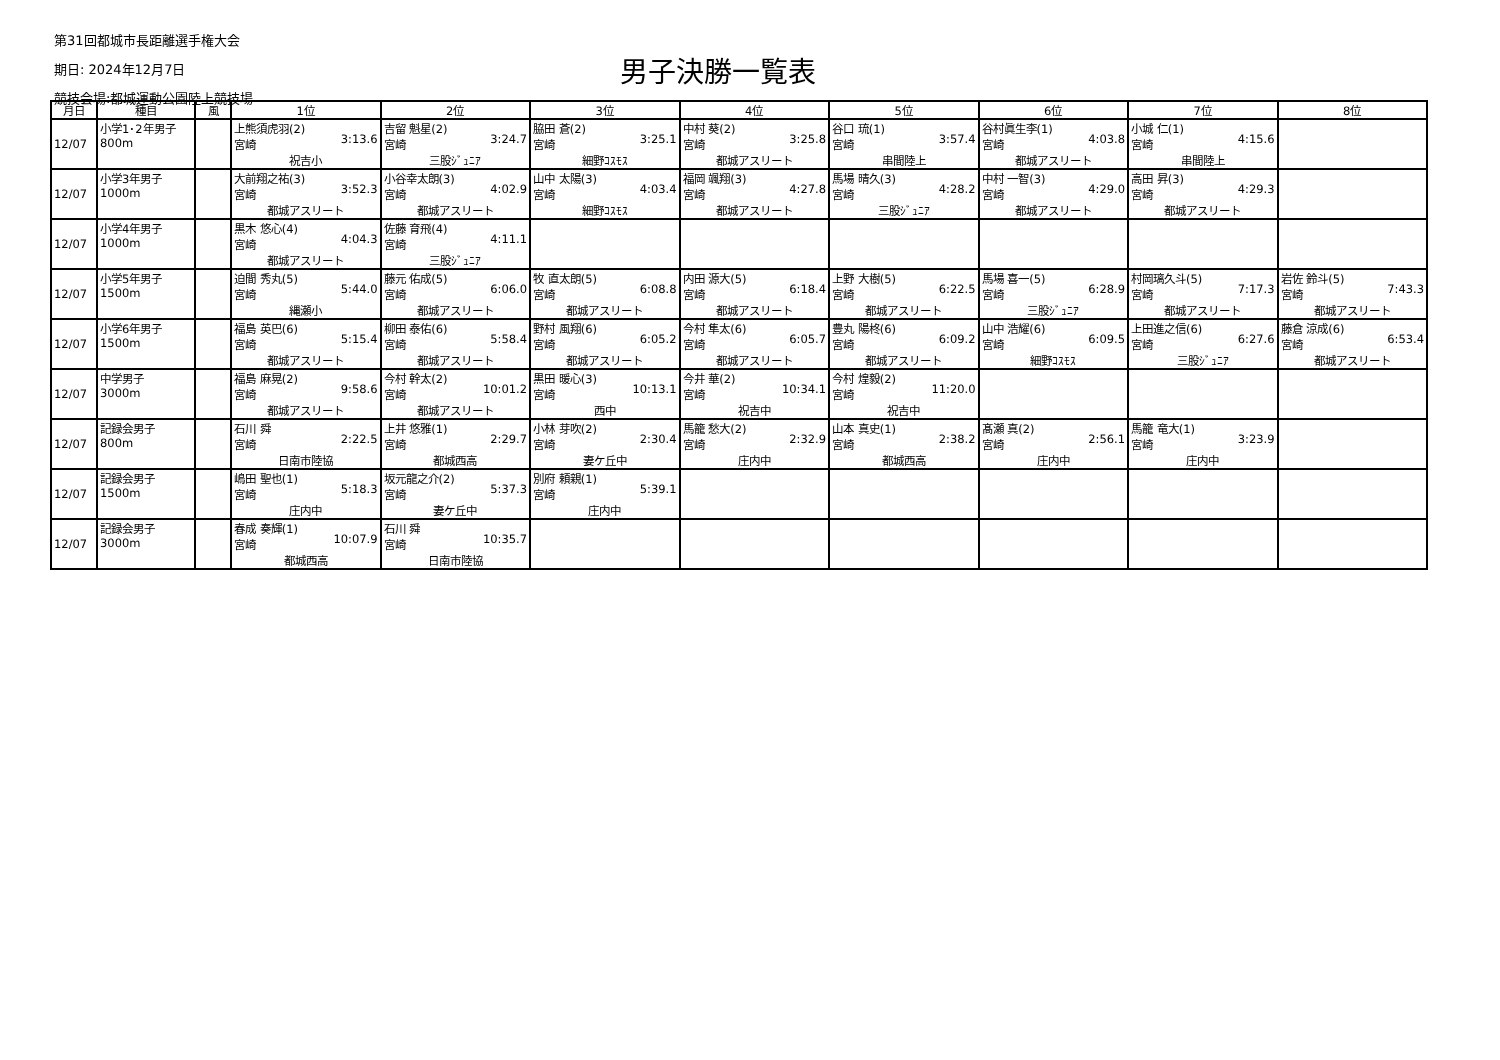第31回都城市長距離選手権大会
期日: 2024年12月7日
競技会場:都城運動公園陸上競技場
男子決勝一覧表
| 月日 | 種目 | 風 | 1位 | 2位 | 3位 | 4位 | 5位 | 6位 | 7位 | 8位 |
| --- | --- | --- | --- | --- | --- | --- | --- | --- | --- | --- |
| 12/07 | 小学1･2年男子 800m | | 上熊須虎羽(2) 宮崎 3:13.6 祝吉小 | 吉留 魁星(2) 宮崎 3:24.7 三股ｼﾞｭﾆｱ | 脇田 蒼(2) 宮崎 3:25.1 細野ｺｽﾓｽ | 中村 葵(2) 宮崎 3:25.8 都城アスリート | 谷口 琉(1) 宮崎 3:57.4 串間陸上 | 谷村眞生李(1) 宮崎 4:03.8 都城アスリート | 小城 仁(1) 宮崎 4:15.6 串間陸上 | |
| 12/07 | 小学3年男子 1000m | | 大前翔之祐(3) 宮崎 3:52.3 都城アスリート | 小谷幸太朗(3) 宮崎 4:02.9 都城アスリート | 山中 太陽(3) 宮崎 4:03.4 細野ｺｽﾓｽ | 福岡 颯翔(3) 宮崎 4:27.8 都城アスリート | 馬場 晴久(3) 宮崎 4:28.2 三股ｼﾞｭﾆｱ | 中村 一智(3) 宮崎 4:29.0 都城アスリート | 高田 昇(3) 宮崎 4:29.3 都城アスリート | |
| 12/07 | 小学4年男子 1000m | | 黒木 悠心(4) 宮崎 4:04.3 都城アスリート | 佐藤 育飛(4) 宮崎 4:11.1 三股ｼﾞｭﾆｱ | | | | | | |
| 12/07 | 小学5年男子 1500m | | 迫間 秀丸(5) 宮崎 5:44.0 縄瀬小 | 藤元 佑成(5) 宮崎 6:06.0 都城アスリート | 牧 直太朗(5) 宮崎 6:08.8 都城アスリート | 内田 源大(5) 宮崎 6:18.4 都城アスリート | 上野 大樹(5) 宮崎 6:22.5 都城アスリート | 馬場 喜一(5) 宮崎 6:28.9 三股ｼﾞｭﾆｱ | 村岡璃久斗(5) 宮崎 7:17.3 都城アスリート | 岩佐 鈴斗(5) 宮崎 7:43.3 都城アスリート |
| 12/07 | 小学6年男子 1500m | | 福島 英巴(6) 宮崎 5:15.4 都城アスリート | 柳田 泰佑(6) 宮崎 5:58.4 都城アスリート | 野村 風翔(6) 宮崎 6:05.2 都城アスリート | 今村 隼太(6) 宮崎 6:05.7 都城アスリート | 豊丸 陽柊(6) 宮崎 6:09.2 都城アスリート | 山中 浩耀(6) 宮崎 6:09.5 細野ｺｽﾓｽ | 上田進之信(6) 宮崎 6:27.6 三股ｼﾞｭﾆｱ | 藤倉 涼成(6) 宮崎 6:53.4 都城アスリート |
| 12/07 | 中学男子 3000m | | 福島 麻晃(2) 宮崎 9:58.6 都城アスリート | 今村 幹太(2) 宮崎 10:01.2 都城アスリート | 黒田 暖心(3) 宮崎 10:13.1 西中 | 今井 華(2) 宮崎 10:34.1 祝吉中 | 今村 煌毅(2) 宮崎 11:20.0 祝吉中 | | | |
| 12/07 | 記録会男子 800m | | 石川 舜 宮崎 2:22.5 日南市陸協 | 上井 悠雅(1) 宮崎 2:29.7 都城西高 | 小林 芽吹(2) 宮崎 2:30.4 妻ケ丘中 | 馬籠 愁大(2) 宮崎 2:32.9 庄内中 | 山本 真史(1) 宮崎 2:38.2 都城西高 | 髙瀬 真(2) 宮崎 2:56.1 庄内中 | 馬籠 竜大(1) 宮崎 3:23.9 庄内中 | |
| 12/07 | 記録会男子 1500m | | 嶋田 聖也(1) 宮崎 5:18.3 庄内中 | 坂元龍之介(2) 宮崎 5:37.3 妻ケ丘中 | 別府 頼親(1) 宮崎 5:39.1 庄内中 | | | | | |
| 12/07 | 記録会男子 3000m | | 春成 奏輝(1) 宮崎 10:07.9 都城西高 | 石川 舜 宮崎 10:35.7 日南市陸協 | | | | | | |